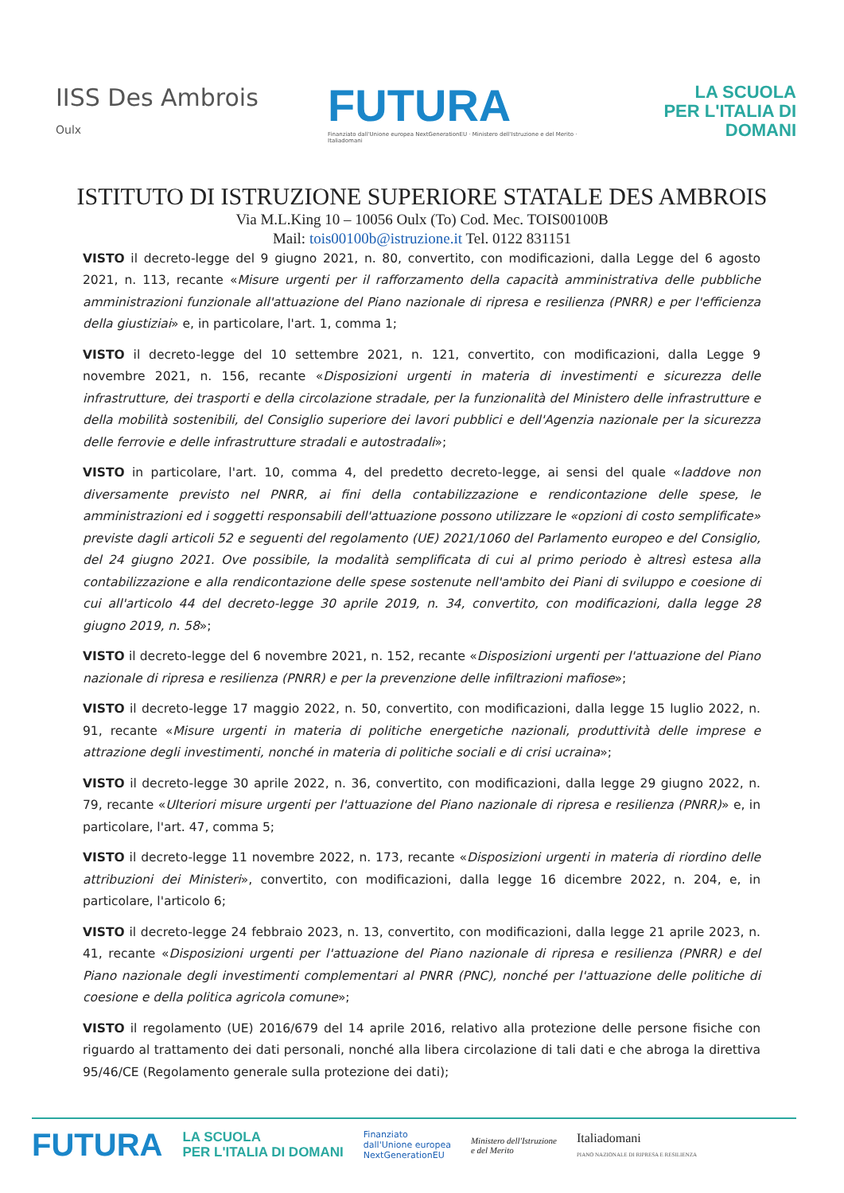IISS Des Ambrois
Oulx
FUTURA
Finanziato dall'Unione europea NextGenerationEU · Ministero dell'Istruzione e del Merito · Italiadomani
LA SCUOLA
PER L'ITALIA DI DOMANI
ISTITUTO DI ISTRUZIONE SUPERIORE STATALE DES AMBROIS
Via M.L.King 10 – 10056 Oulx (To) Cod. Mec. TOIS00100B
Mail: tois00100b@istruzione.it Tel. 0122 831151
VISTO il decreto-legge del 9 giugno 2021, n. 80, convertito, con modificazioni, dalla Legge del 6 agosto 2021, n. 113, recante «Misure urgenti per il rafforzamento della capacità amministrativa delle pubbliche amministrazioni funzionale all'attuazione del Piano nazionale di ripresa e resilienza (PNRR) e per l'efficienza della giustiziai» e, in particolare, l'art. 1, comma 1;
VISTO il decreto-legge del 10 settembre 2021, n. 121, convertito, con modificazioni, dalla Legge 9 novembre 2021, n. 156, recante «Disposizioni urgenti in materia di investimenti e sicurezza delle infrastrutture, dei trasporti e della circolazione stradale, per la funzionalità del Ministero delle infrastrutture e della mobilità sostenibili, del Consiglio superiore dei lavori pubblici e dell'Agenzia nazionale per la sicurezza delle ferrovie e delle infrastrutture stradali e autostradali»;
VISTO in particolare, l'art. 10, comma 4, del predetto decreto-legge, ai sensi del quale «laddove non diversamente previsto nel PNRR, ai fini della contabilizzazione e rendicontazione delle spese, le amministrazioni ed i soggetti responsabili dell'attuazione possono utilizzare le «opzioni di costo semplificate» previste dagli articoli 52 e seguenti del regolamento (UE) 2021/1060 del Parlamento europeo e del Consiglio, del 24 giugno 2021. Ove possibile, la modalità semplificata di cui al primo periodo è altresì estesa alla contabilizzazione e alla rendicontazione delle spese sostenute nell'ambito dei Piani di sviluppo e coesione di cui all'articolo 44 del decreto-legge 30 aprile 2019, n. 34, convertito, con modificazioni, dalla legge 28 giugno 2019, n. 58»;
VISTO il decreto-legge del 6 novembre 2021, n. 152, recante «Disposizioni urgenti per l'attuazione del Piano nazionale di ripresa e resilienza (PNRR) e per la prevenzione delle infiltrazioni mafiose»;
VISTO il decreto-legge 17 maggio 2022, n. 50, convertito, con modificazioni, dalla legge 15 luglio 2022, n. 91, recante «Misure urgenti in materia di politiche energetiche nazionali, produttività delle imprese e attrazione degli investimenti, nonché in materia di politiche sociali e di crisi ucraina»;
VISTO il decreto-legge 30 aprile 2022, n. 36, convertito, con modificazioni, dalla legge 29 giugno 2022, n. 79, recante «Ulteriori misure urgenti per l'attuazione del Piano nazionale di ripresa e resilienza (PNRR)» e, in particolare, l'art. 47, comma 5;
VISTO il decreto-legge 11 novembre 2022, n. 173, recante «Disposizioni urgenti in materia di riordino delle attribuzioni dei Ministeri», convertito, con modificazioni, dalla legge 16 dicembre 2022, n. 204, e, in particolare, l'articolo 6;
VISTO il decreto-legge 24 febbraio 2023, n. 13, convertito, con modificazioni, dalla legge 21 aprile 2023, n. 41, recante «Disposizioni urgenti per l'attuazione del Piano nazionale di ripresa e resilienza (PNRR) e del Piano nazionale degli investimenti complementari al PNRR (PNC), nonché per l'attuazione delle politiche di coesione e della politica agricola comune»;
VISTO il regolamento (UE) 2016/679 del 14 aprile 2016, relativo alla protezione delle persone fisiche con riguardo al trattamento dei dati personali, nonché alla libera circolazione di tali dati e che abroga la direttiva 95/46/CE (Regolamento generale sulla protezione dei dati);
FUTURA
LA SCUOLA
PER L'ITALIA DI DOMANI
Finanziato
dall'Unione europea
NextGenerationEU
Ministero dell'Istruzione
e del Merito
Italiadomani
PIANO NAZIONALE DI RIPRESA E RESILIENZA